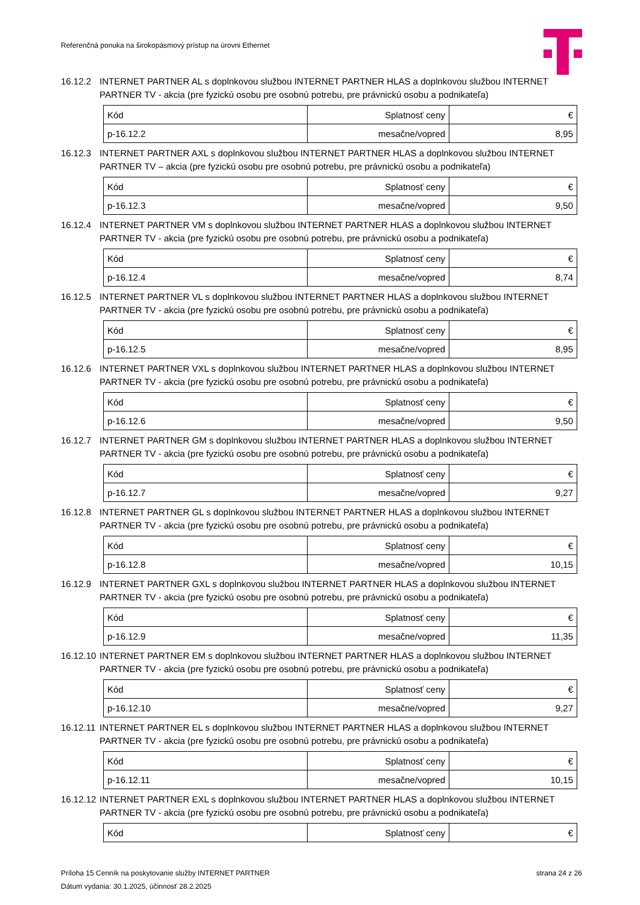Referenčná ponuka na širokopásmový prístup na úrovni Ethernet
16.12.2 INTERNET PARTNER AL s doplnkovou službou INTERNET PARTNER HLAS a doplnkovou službou INTERNET PARTNER TV - akcia (pre fyzickú osobu pre osobnú potrebu, pre právnickú osobu a podnikateľa)
| Kód | Splatnosť ceny | € |
| p-16.12.2 | mesačne/vopred | 8,95 |
16.12.3 INTERNET PARTNER AXL s doplnkovou službou INTERNET PARTNER HLAS a doplnkovou službou INTERNET PARTNER TV – akcia (pre fyzickú osobu pre osobnú potrebu, pre právnickú osobu a podnikateľa)
| Kód | Splatnosť ceny | € |
| p-16.12.3 | mesačne/vopred | 9,50 |
16.12.4 INTERNET PARTNER VM s doplnkovou službou INTERNET PARTNER HLAS a doplnkovou službou INTERNET PARTNER TV - akcia (pre fyzickú osobu pre osobnú potrebu, pre právnickú osobu a podnikateľa)
| Kód | Splatnosť ceny | € |
| p-16.12.4 | mesačne/vopred | 8,74 |
16.12.5 INTERNET PARTNER VL s doplnkovou službou INTERNET PARTNER HLAS a doplnkovou službou INTERNET PARTNER TV - akcia (pre fyzickú osobu pre osobnú potrebu, pre právnickú osobu a podnikateľa)
| Kód | Splatnosť ceny | € |
| p-16.12.5 | mesačne/vopred | 8,95 |
16.12.6 INTERNET PARTNER VXL s doplnkovou službou INTERNET PARTNER HLAS a doplnkovou službou INTERNET PARTNER TV - akcia (pre fyzickú osobu pre osobnú potrebu, pre právnickú osobu a podnikateľa)
| Kód | Splatnosť ceny | € |
| p-16.12.6 | mesačne/vopred | 9,50 |
16.12.7 INTERNET PARTNER GM s doplnkovou službou INTERNET PARTNER HLAS a doplnkovou službou INTERNET PARTNER TV - akcia (pre fyzickú osobu pre osobnú potrebu, pre právnickú osobu a podnikateľa)
| Kód | Splatnosť ceny | € |
| p-16.12.7 | mesačne/vopred | 9,27 |
16.12.8 INTERNET PARTNER GL s doplnkovou službou INTERNET PARTNER HLAS a doplnkovou službou INTERNET PARTNER TV - akcia (pre fyzickú osobu pre osobnú potrebu, pre právnickú osobu a podnikateľa)
| Kód | Splatnosť ceny | € |
| p-16.12.8 | mesačne/vopred | 10,15 |
16.12.9 INTERNET PARTNER GXL s doplnkovou službou INTERNET PARTNER HLAS a doplnkovou službou INTERNET PARTNER TV - akcia (pre fyzickú osobu pre osobnú potrebu, pre právnickú osobu a podnikateľa)
| Kód | Splatnosť ceny | € |
| p-16.12.9 | mesačne/vopred | 11,35 |
16.12.10 INTERNET PARTNER EM s doplnkovou službou INTERNET PARTNER HLAS a doplnkovou službou INTERNET PARTNER TV - akcia (pre fyzickú osobu pre osobnú potrebu, pre právnickú osobu a podnikateľa)
| Kód | Splatnosť ceny | € |
| p-16.12.10 | mesačne/vopred | 9,27 |
16.12.11 INTERNET PARTNER EL s doplnkovou službou INTERNET PARTNER HLAS a doplnkovou službou INTERNET PARTNER TV - akcia (pre fyzickú osobu pre osobnú potrebu, pre právnickú osobu a podnikateľa)
| Kód | Splatnosť ceny | € |
| p-16.12.11 | mesačne/vopred | 10,15 |
16.12.12 INTERNET PARTNER EXL s doplnkovou službou INTERNET PARTNER HLAS a doplnkovou službou INTERNET PARTNER TV - akcia (pre fyzickú osobu pre osobnú potrebu, pre právnickú osobu a podnikateľa)
| Kód | Splatnosť ceny | € |
Príloha 15 Cenník na poskytovanie služby INTERNET PARTNER strana 24 z 26
Dátum vydania: 30.1.2025, účinnosť 28.2.2025